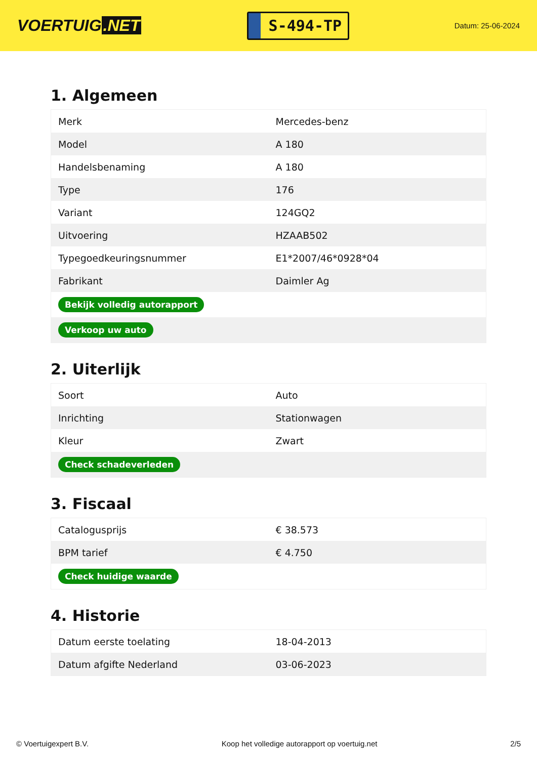VOERTUIG.NET
S-494-TP
Datum: 25-06-2024
1. Algemeen
| Merk | Mercedes-benz |
| Model | A 180 |
| Handelsbenaming | A 180 |
| Type | 176 |
| Variant | 124GQ2 |
| Uitvoering | HZAAB502 |
| Typegoedkeuringsnummer | E1*2007/46*0928*04 |
| Fabrikant | Daimler Ag |
| Bekijk volledig autorapport | |
| Verkoop uw auto | |
2. Uiterlijk
| Soort | Auto |
| Inrichting | Stationwagen |
| Kleur | Zwart |
| Check schadeverleden | |
3. Fiscaal
| Catalogusprijs | € 38.573 |
| BPM tarief | € 4.750 |
| Check huidige waarde | |
4. Historie
| Datum eerste toelating | 18-04-2013 |
| Datum afgifte Nederland | 03-06-2023 |
© Voertuigexpert B.V. Koop het volledige autorapport op voertuig.net 2/5